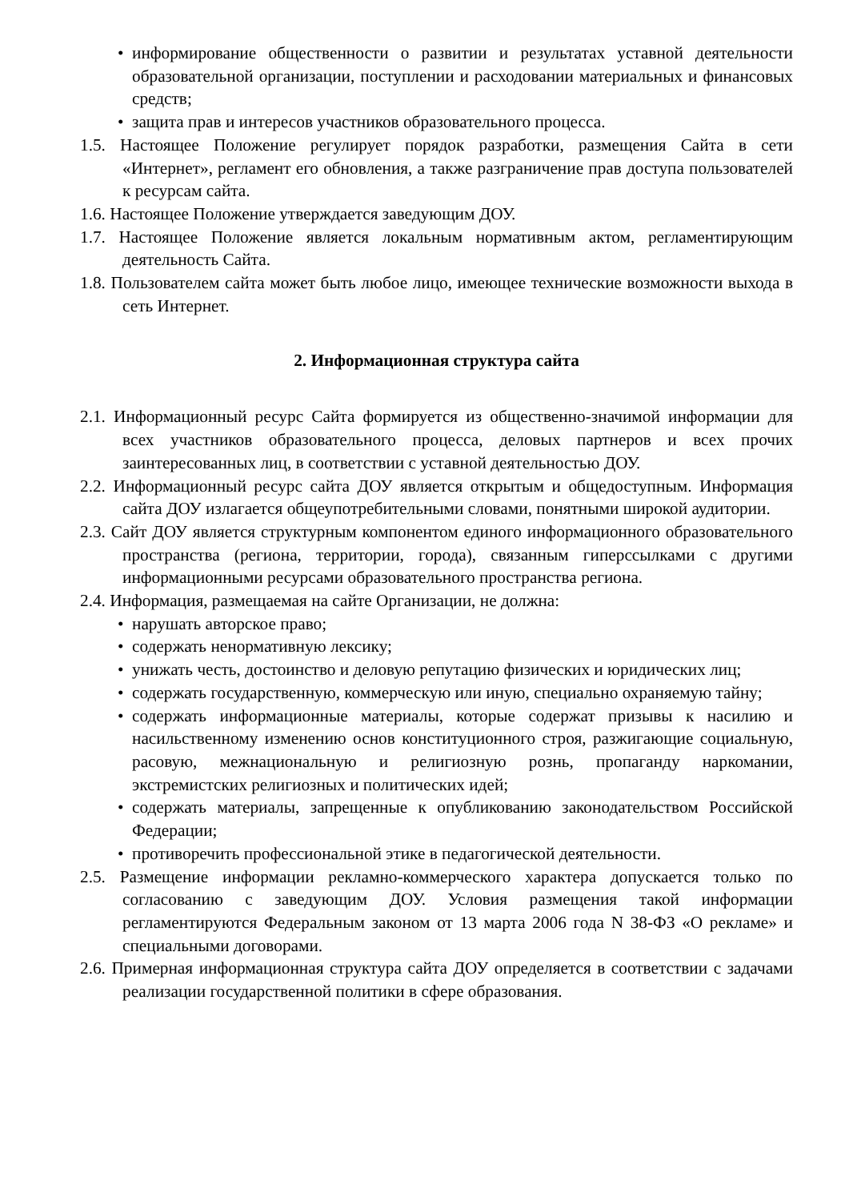• информирование общественности о развитии и результатах уставной деятельности образовательной организации, поступлении и расходовании материальных и финансовых средств;
• защита прав и интересов участников образовательного процесса.
1.5. Настоящее Положение регулирует порядок разработки, размещения Сайта в сети «Интернет», регламент его обновления, а также разграничение прав доступа пользователей к ресурсам сайта.
1.6. Настоящее Положение утверждается заведующим ДОУ.
1.7. Настоящее Положение является локальным нормативным актом, регламентирующим деятельность Сайта.
1.8. Пользователем сайта может быть любое лицо, имеющее технические возможности выхода в сеть Интернет.
2. Информационная структура сайта
2.1. Информационный ресурс Сайта формируется из общественно-значимой информации для всех участников образовательного процесса, деловых партнеров и всех прочих заинтересованных лиц, в соответствии с уставной деятельностью ДОУ.
2.2. Информационный ресурс сайта ДОУ является открытым и общедоступным. Информация сайта ДОУ излагается общеупотребительными словами, понятными широкой аудитории.
2.3. Сайт ДОУ является структурным компонентом единого информационного образовательного пространства (региона, территории, города), связанным гиперссылками с другими информационными ресурсами образовательного пространства региона.
2.4. Информация, размещаемая на сайте Организации, не должна:
• нарушать авторское право;
• содержать ненормативную лексику;
• унижать честь, достоинство и деловую репутацию физических и юридических лиц;
• содержать государственную, коммерческую или иную, специально охраняемую тайну;
• содержать информационные материалы, которые содержат призывы к насилию и насильственному изменению основ конституционного строя, разжигающие социальную, расовую, межнациональную и религиозную рознь, пропаганду наркомании, экстремистских религиозных и политических идей;
• содержать материалы, запрещенные к опубликованию законодательством Российской Федерации;
• противоречить профессиональной этике в педагогической деятельности.
2.5. Размещение информации рекламно-коммерческого характера допускается только по согласованию с заведующим ДОУ. Условия размещения такой информации регламентируются Федеральным законом от 13 марта 2006 года N 38-ФЗ «О рекламе» и специальными договорами.
2.6. Примерная информационная структура сайта ДОУ определяется в соответствии с задачами реализации государственной политики в сфере образования.